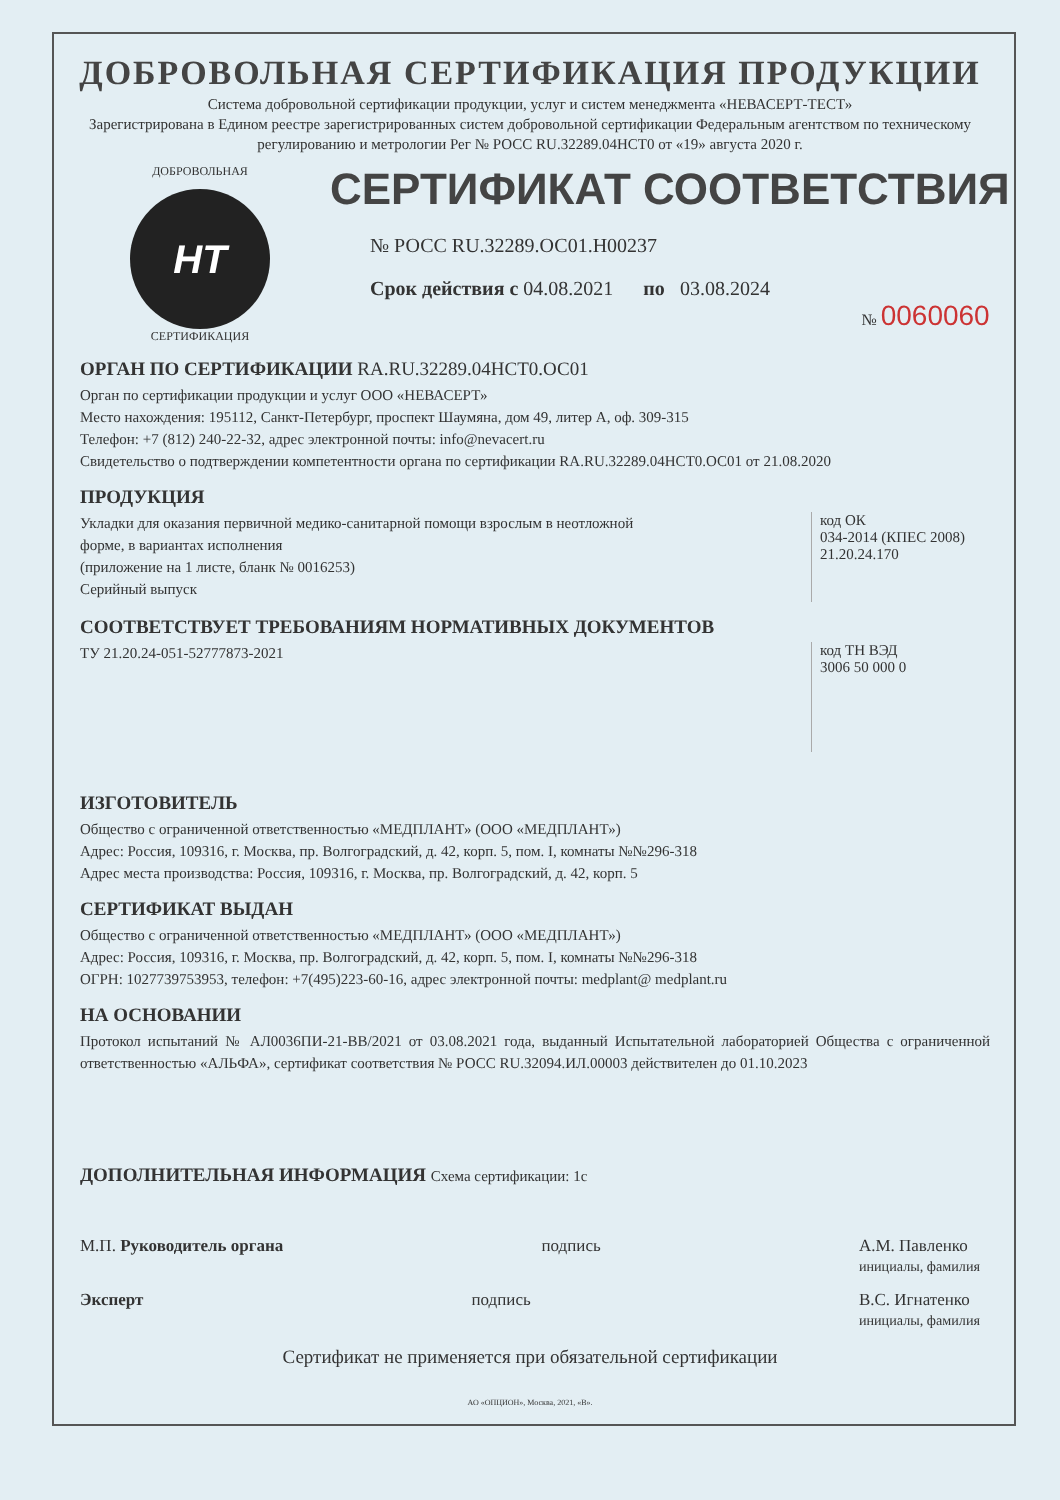ДОБРОВОЛЬНАЯ СЕРТИФИКАЦИЯ ПРОДУКЦИИ
Система добровольной сертификации продукции, услуг и систем менеджмента «НЕВАСЕРТ-ТЕСТ»
Зарегистрирована в Едином реестре зарегистрированных систем добровольной сертификации Федеральным агентством по техническому регулированию и метрологии Рег № РОСС RU.32289.04НСТ0 от «19» августа 2020 г.
ДОБРОВОЛЬНАЯ
НТ
СЕРТИФИКАЦИЯ
СЕРТИФИКАТ СООТВЕТСТВИЯ
№ РОСС RU.32289.ОС01.Н00237
Срок действия с 04.08.2021 по 03.08.2024
№ 0060060
ОРГАН ПО СЕРТИФИКАЦИИ RA.RU.32289.04НСТ0.ОС01
Орган по сертификации продукции и услуг ООО «НЕВАСЕРТ»
Место нахождения: 195112, Санкт-Петербург, проспект Шаумяна, дом 49, литер А, оф. 309-315
Телефон: +7 (812) 240-22-32, адрес электронной почты: info@nevacert.ru
Свидетельство о подтверждении компетентности органа по сертификации RA.RU.32289.04НСТ0.ОС01 от 21.08.2020
ПРОДУКЦИЯ
Укладки для оказания первичной медико-санитарной помощи взрослым в неотложной
форме, в вариантах исполнения
(приложение на 1 листе, бланк № 0016253)
Серийный выпуск
код ОК
034-2014 (КПЕС 2008)
21.20.24.170
СООТВЕТСТВУЕТ ТРЕБОВАНИЯМ НОРМАТИВНЫХ ДОКУМЕНТОВ
ТУ 21.20.24-051-52777873-2021
код ТН ВЭД
3006 50 000 0
ИЗГОТОВИТЕЛЬ
Общество с ограниченной ответственностью «МЕДПЛАНТ» (ООО «МЕДПЛАНТ»)
Адрес: Россия, 109316, г. Москва, пр. Волгоградский, д. 42, корп. 5, пом. I, комнаты №№296-318
Адрес места производства: Россия, 109316, г. Москва, пр. Волгоградский, д. 42, корп. 5
СЕРТИФИКАТ ВЫДАН
Общество с ограниченной ответственностью «МЕДПЛАНТ» (ООО «МЕДПЛАНТ»)
Адрес: Россия, 109316, г. Москва, пр. Волгоградский, д. 42, корп. 5, пом. I, комнаты №№296-318
ОГРН: 1027739753953, телефон: +7(495)223-60-16, адрес электронной почты: medplant@ medplant.ru
НА ОСНОВАНИИ
Протокол испытаний № АЛ0036ПИ-21-ВВ/2021 от 03.08.2021 года, выданный Испытательной лабораторией Общества с ограниченной ответственностью «АЛЬФА», сертификат соответствия № РОСС RU.32094.ИЛ.00003 действителен до 01.10.2023
ДОПОЛНИТЕЛЬНАЯ ИНФОРМАЦИЯ Схема сертификации: 1с
М.П. Руководитель органа подпись А.М. Павленко
инициалы, фамилия
Эксперт подпись В.С. Игнатенко
инициалы, фамилия
Сертификат не применяется при обязательной сертификации
АО «ОПЦИОН», Москва, 2021, «В».